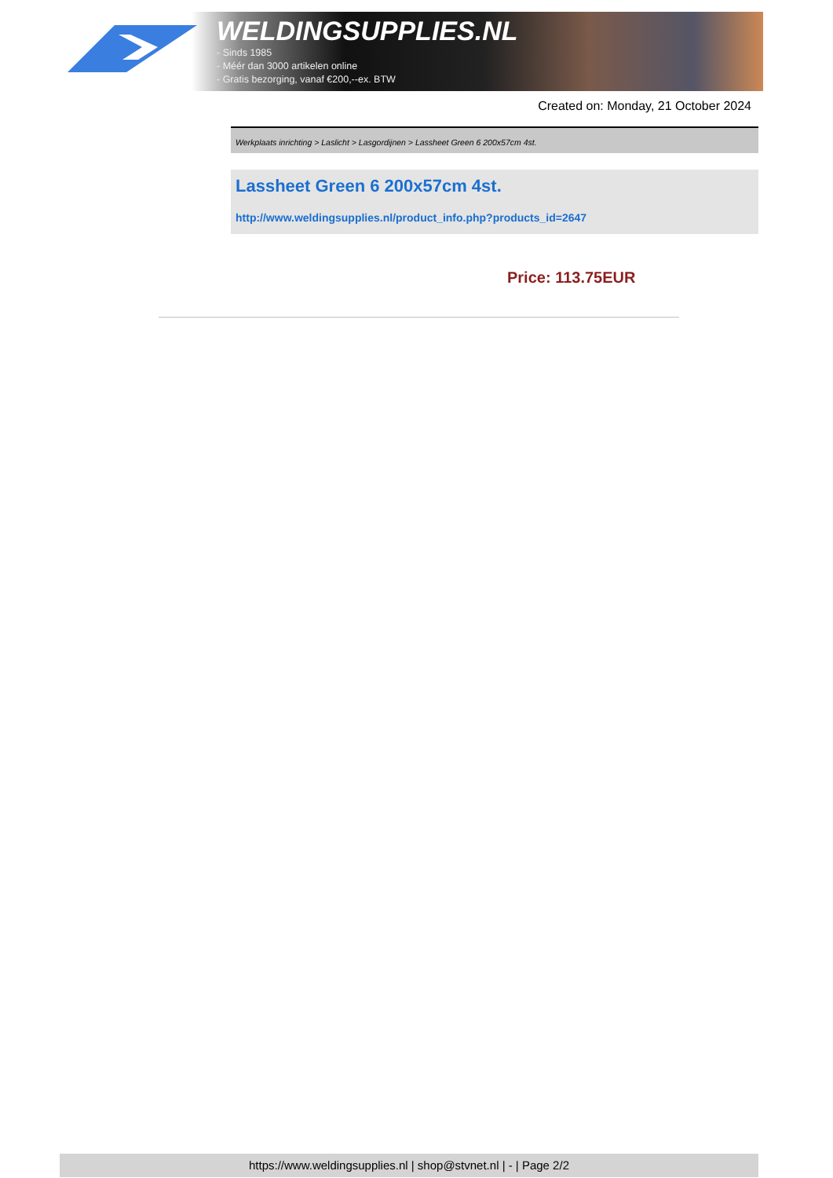WELDINGSUPPLIES.NL
- Sinds 1985
- Méér dan 3000 artikelen online
- Gratis bezorging, vanaf €200,--ex. BTW
Created on: Monday, 21 October 2024
Werkplaats inrichting > Laslicht > Lasgordijnen > Lassheet Green 6 200x57cm 4st.
Lassheet Green 6 200x57cm 4st.
http://www.weldingsupplies.nl/product_info.php?products_id=2647
Price: 113.75EUR
https://www.weldingsupplies.nl | shop@stvnet.nl | - | Page 2/2